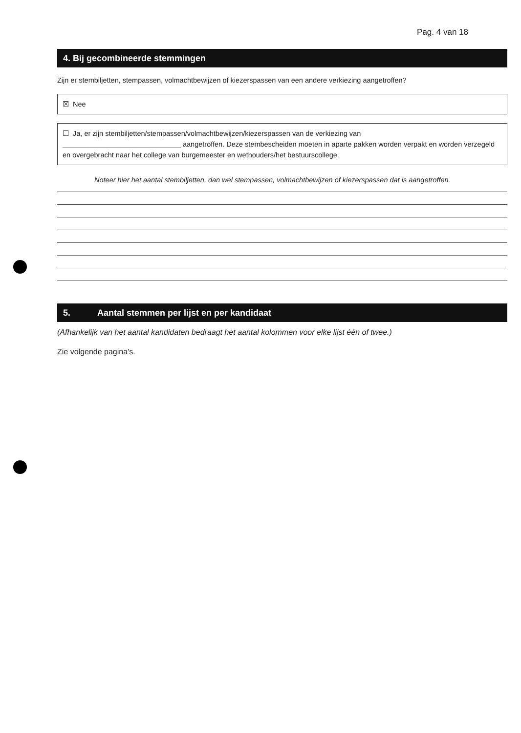Pag. 4 van 18
4. Bij gecombineerde stemmingen
Zijn er stembiljetten, stempassen, volmachtbewijzen of kiezerspassen van een andere verkiezing aangetroffen?
☒ Nee
☐ Ja, er zijn stembiljetten/stempassen/volmachtbewijzen/kiezerspassen van de verkiezing van
______________________________ aangetroffen. Deze stembescheiden moeten in aparte pakken worden verpakt en worden verzegeld en overgebracht naar het college van burgemeester en wethouders/het bestuurscollege.
Noteer hier het aantal stembiljetten, dan wel stempassen, volmachtbewijzen of kiezerspassen dat is aangetroffen.
5. Aantal stemmen per lijst en per kandidaat
(Afhankelijk van het aantal kandidaten bedraagt het aantal kolommen voor elke lijst één of twee.)
Zie volgende pagina's.